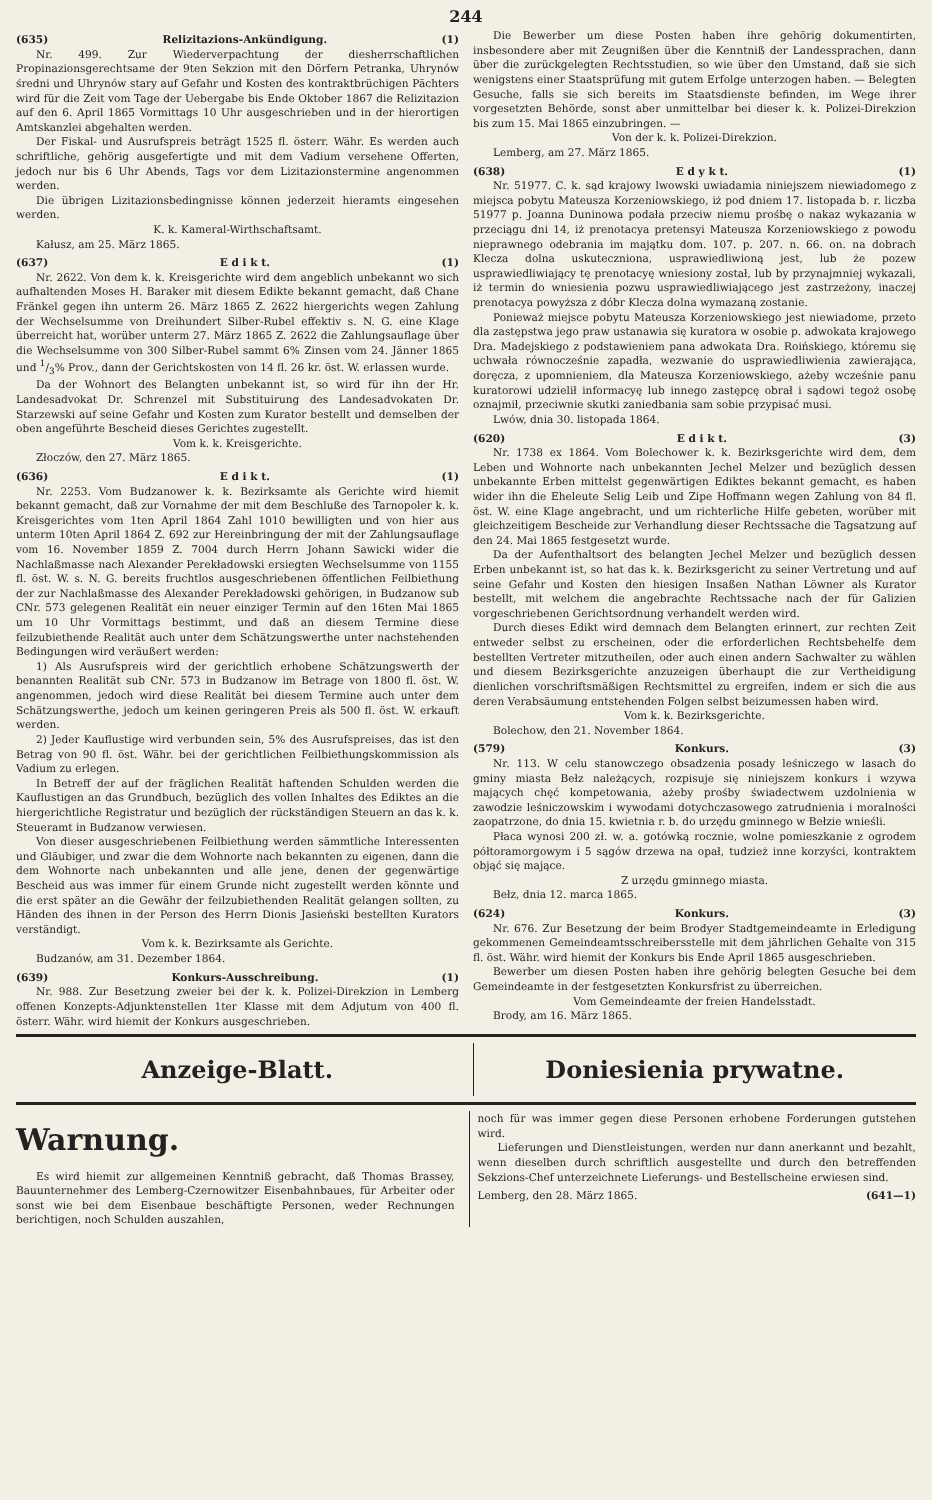244
(635) Relizitazions-Ankündigung. (1)
Nr. 499. Zur Wiederverpachtung der diesherrschaftlichen Propinazionsgerechtsame der 9ten Sekzion mit den Dörfern Petranka, Uhrynów średni und Uhrynów stary auf Gefahr und Kosten des kontraktbrüchigen Pächters wird für die Zeit vom Tage der Uebergabe bis Ende Oktober 1867 die Relizitazion auf den 6. April 1865 Vormittags 10 Uhr ausgeschrieben und in der hierortigen Amtskanzlei abgehalten werden.
Der Fiskal- und Ausrufspreis beträgt 1525 fl. österr. Währ. Es werden auch schriftliche, gehörig ausgefertigte und mit dem Vadium versehene Offerten, jedoch nur bis 6 Uhr Abends, Tags vor dem Lizitazionstermine angenommen werden.
Die übrigen Lizitazionsbedingnisse können jederzeit hieramts eingesehen werden.
K. k. Kameral-Wirthschaftsamt.
Kałusz, am 25. März 1865.
(637) E d i k t. (1)
Nr. 2622. Von dem k. k. Kreisgerichte wird dem angeblich unbekannt wo sich aufhaltenden Moses H. Baraker mit diesem Edikte bekannt gemacht, daß Chane Fränkel gegen ihn unterm 26. März 1865 Z. 2622 hiergerichts wegen Zahlung der Wechselsumme von Dreihundert Silber-Rubel effektiv s. N. G. eine Klage überreicht hat, worüber unterm 27. März 1865 Z. 2622 die Zahlungsauflage über die Wechselsumme von 300 Silber-Rubel sammt 6% Zinsen vom 24. Jänner 1865 und 1/3% Prov., dann der Gerichtskosten von 14 fl. 26 kr. öst. W. erlassen wurde.
Da der Wohnort des Belangten unbekannt ist, so wird für ihn der Hr. Landesadvokat Dr. Schrenzel mit Substituirung des Landesadvokaten Dr. Starzewski auf seine Gefahr und Kosten zum Kurator bestellt und demselben der oben angeführte Bescheid dieses Gerichtes zugestellt.
Vom k. k. Kreisgerichte.
Złoczów, den 27. März 1865.
(636) E d i k t. (1)
Nr. 2253. Vom Budzanower k. k. Bezirksamte als Gerichte wird hiemit bekannt gemacht, daß zur Vornahme der mit dem Beschluße des Tarnopoler k. k. Kreisgerichtes vom 1ten April 1864 Zahl 1010 bewilligten und von hier aus unterm 10ten April 1864 Z. 692 zur Hereinbringung der mit der Zahlungsauflage vom 16. November 1859 Z. 7004 durch Herrn Johann Sawicki wider die Nachlaßmasse nach Alexander Perekładowski ersiegten Wechselsumme von 1155 fl. öst. W. s. N. G. bereits fruchtlos ausgeschriebenen öffentlichen Feilbiethung der zur Nachlaßmasse des Alexander Perekładowski gehörigen, in Budzanow sub CNr. 573 gelegenen Realität ein neuer einziger Termin auf den 16ten Mai 1865 um 10 Uhr Vormittags bestimmt, und daß an diesem Termine diese feilzubiethende Realität auch unter dem Schätzungswerthe unter nachstehenden Bedingungen wird veräußert werden:
1) Als Ausrufspreis wird der gerichtlich erhobene Schätzungswerth der benannten Realität sub CNr. 573 in Budzanow im Betrage von 1800 fl. öst. W. angenommen, jedoch wird diese Realität bei diesem Termine auch unter dem Schätzungswerthe, jedoch um keinen geringeren Preis als 500 fl. öst. W. erkauft werden.
2) Jeder Kauflustige wird verbunden sein, 5% des Ausrufspreises, das ist den Betrag von 90 fl. öst. Währ. bei der gerichtlichen Feilbiethungskommission als Vadium zu erlegen.
In Betreff der auf der fräglichen Realität haftenden Schulden werden die Kauflustigen an das Grundbuch, bezüglich des vollen Inhaltes des Ediktes an die hiergerichtliche Registratur und bezüglich der rückständigen Steuern an das k. k. Steueramt in Budzanow verwiesen.
Von dieser ausgeschriebenen Feilbiethung werden sämmtliche Interessenten und Gläubiger, und zwar die dem Wohnorte nach bekannten zu eigenen, dann die dem Wohnorte nach unbekannten und alle jene, denen der gegenwärtige Bescheid aus was immer für einem Grunde nicht zugestellt werden könnte und die erst später an die Gewähr der feilzubiethenden Realität gelangen sollten, zu Händen des ihnen in der Person des Herrn Dionis Jasieński bestellten Kurators verständigt.
Vom k. k. Bezirksamte als Gerichte.
Budzanów, am 31. Dezember 1864.
(639) Konkurs-Ausschreibung. (1)
Nr. 988. Zur Besetzung zweier bei der k. k. Polizei-Direkzion in Lemberg offenen Konzepts-Adjunktenstellen 1ter Klasse mit dem Adjutum von 400 fl. österr. Währ. wird hiemit der Konkurs ausgeschrieben.
Die Bewerber um diese Posten haben ihre gehörig dokumentirten, insbesondere aber mit Zeugnißen über die Kenntniß der Landessprachen, dann über die zurückgelegten Rechtsstudien, so wie über den Umstand, daß sie sich wenigstens einer Staatsprüfung mit gutem Erfolge unterzogen haben. — Belegten Gesuche, falls sie sich bereits im Staatsdienste befinden, im Wege ihrer vorgesetzten Behörde, sonst aber unmittelbar bei dieser k. k. Polizei-Direkzion bis zum 15. Mai 1865 einzubringen. —
Von der k. k. Polizei-Direkzion.
Lemberg, am 27. März 1865.
(638) E d y k t. (1)
Nr. 51977. C. k. sąd krajowy lwowski uwiadamia niniejszem niewiadomego z miejsca pobytu Mateusza Korzeniowskiego, iż pod dniem 17. listopada b. r. liczba 51977 p. Joanna Duninowa podała przeciw niemu prośbę o nakaz wykazania w przeciągu dni 14, iż prenotacya pretensyi Mateusza Korzeniowskiego z powodu nieprawnego odebrania im majątku dom. 107. p. 207. n. 66. on. na dobrach Klecza dolna uskuteczniona, usprawiedliwioną jest, lub że pozew usprawiedliwiający tę prenotacyę wniesiony został, lub by przynajmniej wykazali, iż termin do wniesienia pozwu usprawiedliwiającego jest zastrzeżony, inaczej prenotacya powyższa z dóbr Klecza dolna wymazaną zostanie.
Ponieważ miejsce pobytu Mateusza Korzeniowskiego jest niewiadome, przeto dla zastępstwa jego praw ustanawia się kuratora w osobie p. adwokata krajowego Dra. Madejskiego z podstawieniem pana adwokata Dra. Roińskiego, któremu się uchwała równocześnie zapadła, wezwanie do usprawiedliwienia zawierająca, doręcza, z upomnieniem, dla Mateusza Korzeniowskiego, ażeby wcześnie panu kuratorowi udzielił informacyę lub innego zastępcę obrał i sądowi tegoż osobę oznajmił, przeciwnie skutki zaniedbania sam sobie przypisać musi.
Lwów, dnia 30. listopada 1864.
(620) E d i k t. (3)
Nr. 1738 ex 1864. Vom Bolechower k. k. Bezirksgerichte wird dem, dem Leben und Wohnorte nach unbekannten Jechel Melzer und bezüglich dessen unbekannte Erben mittelst gegenwärtigen Ediktes bekannt gemacht, es haben wider ihn die Eheleute Selig Leib und Zipe Hoffmann wegen Zahlung von 84 fl. öst. W. eine Klage angebracht, und um richterliche Hilfe gebeten, worüber mit gleichzeitigem Bescheide zur Verhandlung dieser Rechtssache die Tagsatzung auf den 24. Mai 1865 festgesetzt wurde.
Da der Aufenthaltsort des belangten Jechel Melzer und bezüglich dessen Erben unbekannt ist, so hat das k. k. Bezirksgericht zu seiner Vertretung und auf seine Gefahr und Kosten den hiesigen Insaßen Nathan Löwner als Kurator bestellt, mit welchem die angebrachte Rechtssache nach der für Galizien vorgeschriebenen Gerichtsordnung verhandelt werden wird.
Durch dieses Edikt wird demnach dem Belangten erinnert, zur rechten Zeit entweder selbst zu erscheinen, oder die erforderlichen Rechtsbehelfe dem bestellten Vertreter mitzutheilen, oder auch einen andern Sachwalter zu wählen und diesem Bezirksgerichte anzuzeigen überhaupt die zur Vertheidigung dienlichen vorschriftsmäßigen Rechtsmittel zu ergreifen, indem er sich die aus deren Verabsäumung entstehenden Folgen selbst beizumessen haben wird.
Vom k. k. Bezirksgerichte.
Bolechow, den 21. November 1864.
(579) Konkurs. (3)
Nr. 113. W celu stanowczego obsadzenia posady leśniczego w lasach do gminy miasta Bełz należących, rozpisuje się niniejszem konkurs i wzywa mających chęć kompetowania, ażeby prośby świadectwem uzdolnienia w zawodzie leśniczowskim i wywodami dotychczasowego zatrudnienia i moralności zaopatrzone, do dnia 15. kwietnia r. b. do urzędu gminnego w Bełzie wnieśli.
Płaca wynosi 200 zł. w. a. gotówką rocznie, wolne pomieszkanie z ogrodem półtoramorgowym i 5 sągów drzewa na opał, tudzież inne korzyści, kontraktem objąć się mające.
Z urzędu gminnego miasta.
Bełz, dnia 12. marca 1865.
(624) Konkurs. (3)
Nr. 676. Zur Besetzung der beim Brodyer Stadtgemeindeamte in Erledigung gekommenen Gemeindeamtsschreibersstelle mit dem jährlichen Gehalte von 315 fl. öst. Währ. wird hiemit der Konkurs bis Ende April 1865 ausgeschrieben.
Bewerber um diesen Posten haben ihre gehörig belegten Gesuche bei dem Gemeindeamte in der festgesetzten Konkursfrist zu überreichen.
Vom Gemeindeamte der freien Handelsstadt.
Brody, am 16. März 1865.
Anzeige-Blatt. Doniesienia prywatne.
Warnung.
Es wird hiemit zur allgemeinen Kenntniß gebracht, daß Thomas Brassey, Bauunternehmer des Lemberg-Czernowitzer Eisenbahnbaues, für Arbeiter oder sonst wie bei dem Eisenbaue beschäftigte Personen, weder Rechnungen berichtigen, noch Schulden auszahlen,
noch für was immer gegen diese Personen erhobene Forderungen gutstehen wird.
Lieferungen und Dienstleistungen, werden nur dann anerkannt und bezahlt, wenn dieselben durch schriftlich ausgestellte und durch den betreffenden Sekzions-Chef unterzeichnete Lieferungs- und Bestellscheine erwiesen sind.
Lemberg, den 28. März 1865. (641—1)